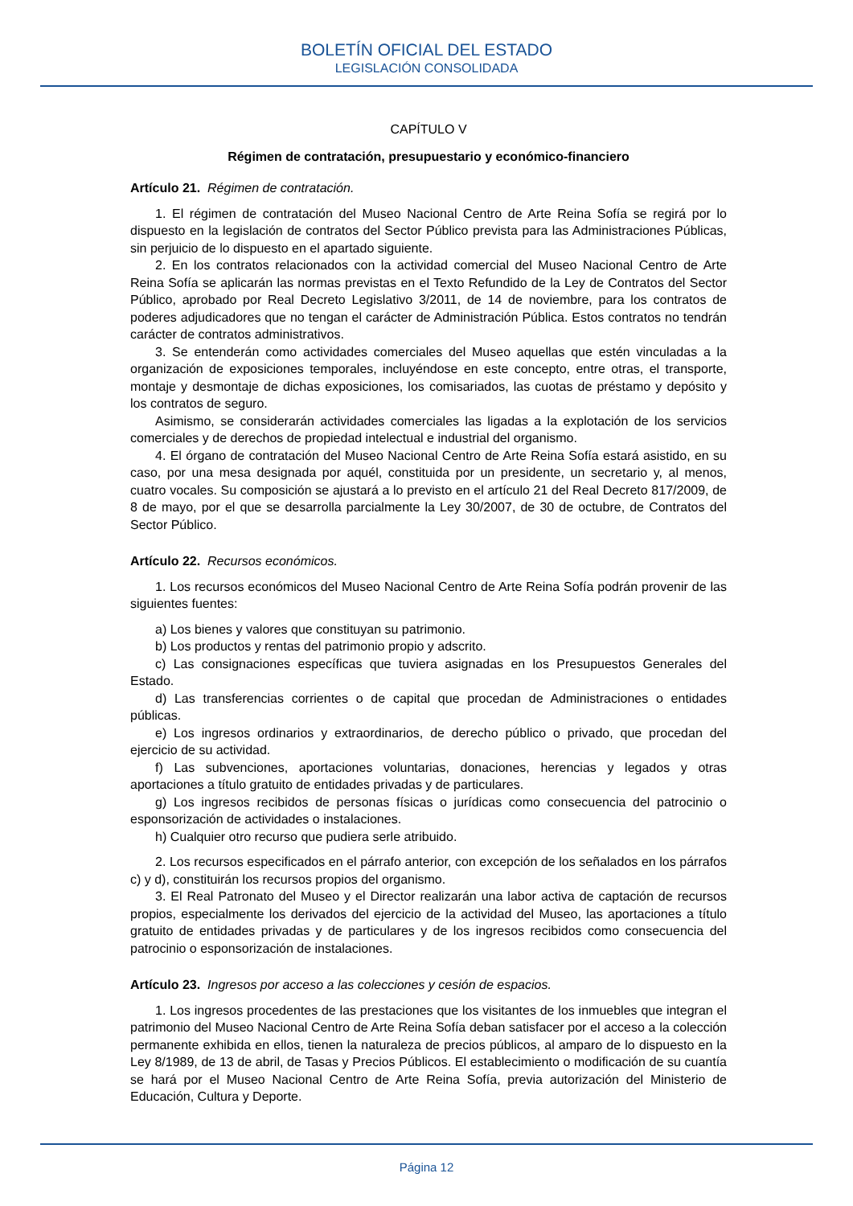BOLETÍN OFICIAL DEL ESTADO
LEGISLACIÓN CONSOLIDADA
CAPÍTULO V
Régimen de contratación, presupuestario y económico-financiero
Artículo 21. Régimen de contratación.
1. El régimen de contratación del Museo Nacional Centro de Arte Reina Sofía se regirá por lo dispuesto en la legislación de contratos del Sector Público prevista para las Administraciones Públicas, sin perjuicio de lo dispuesto en el apartado siguiente.
2. En los contratos relacionados con la actividad comercial del Museo Nacional Centro de Arte Reina Sofía se aplicarán las normas previstas en el Texto Refundido de la Ley de Contratos del Sector Público, aprobado por Real Decreto Legislativo 3/2011, de 14 de noviembre, para los contratos de poderes adjudicadores que no tengan el carácter de Administración Pública. Estos contratos no tendrán carácter de contratos administrativos.
3. Se entenderán como actividades comerciales del Museo aquellas que estén vinculadas a la organización de exposiciones temporales, incluyéndose en este concepto, entre otras, el transporte, montaje y desmontaje de dichas exposiciones, los comisariados, las cuotas de préstamo y depósito y los contratos de seguro.
Asimismo, se considerarán actividades comerciales las ligadas a la explotación de los servicios comerciales y de derechos de propiedad intelectual e industrial del organismo.
4. El órgano de contratación del Museo Nacional Centro de Arte Reina Sofía estará asistido, en su caso, por una mesa designada por aquél, constituida por un presidente, un secretario y, al menos, cuatro vocales. Su composición se ajustará a lo previsto en el artículo 21 del Real Decreto 817/2009, de 8 de mayo, por el que se desarrolla parcialmente la Ley 30/2007, de 30 de octubre, de Contratos del Sector Público.
Artículo 22. Recursos económicos.
1. Los recursos económicos del Museo Nacional Centro de Arte Reina Sofía podrán provenir de las siguientes fuentes:
a) Los bienes y valores que constituyan su patrimonio.
b) Los productos y rentas del patrimonio propio y adscrito.
c) Las consignaciones específicas que tuviera asignadas en los Presupuestos Generales del Estado.
d) Las transferencias corrientes o de capital que procedan de Administraciones o entidades públicas.
e) Los ingresos ordinarios y extraordinarios, de derecho público o privado, que procedan del ejercicio de su actividad.
f) Las subvenciones, aportaciones voluntarias, donaciones, herencias y legados y otras aportaciones a título gratuito de entidades privadas y de particulares.
g) Los ingresos recibidos de personas físicas o jurídicas como consecuencia del patrocinio o esponsorización de actividades o instalaciones.
h) Cualquier otro recurso que pudiera serle atribuido.
2. Los recursos especificados en el párrafo anterior, con excepción de los señalados en los párrafos c) y d), constituirán los recursos propios del organismo.
3. El Real Patronato del Museo y el Director realizarán una labor activa de captación de recursos propios, especialmente los derivados del ejercicio de la actividad del Museo, las aportaciones a título gratuito de entidades privadas y de particulares y de los ingresos recibidos como consecuencia del patrocinio o esponsorización de instalaciones.
Artículo 23. Ingresos por acceso a las colecciones y cesión de espacios.
1. Los ingresos procedentes de las prestaciones que los visitantes de los inmuebles que integran el patrimonio del Museo Nacional Centro de Arte Reina Sofía deban satisfacer por el acceso a la colección permanente exhibida en ellos, tienen la naturaleza de precios públicos, al amparo de lo dispuesto en la Ley 8/1989, de 13 de abril, de Tasas y Precios Públicos. El establecimiento o modificación de su cuantía se hará por el Museo Nacional Centro de Arte Reina Sofía, previa autorización del Ministerio de Educación, Cultura y Deporte.
Página 12